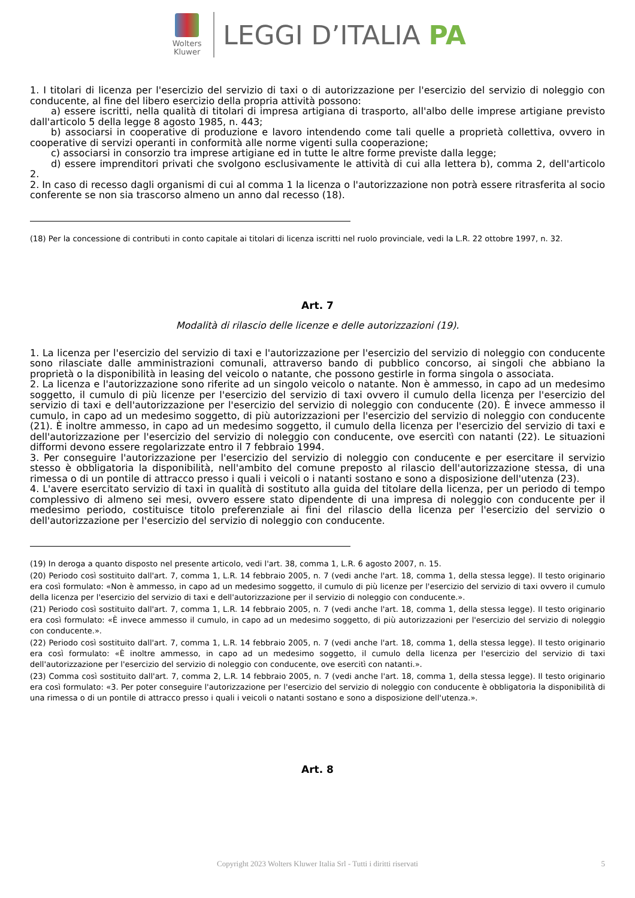Wolters Kluwer
LEGGI D’ITALIA PA
1. I titolari di licenza per l'esercizio del servizio di taxi o di autorizzazione per l'esercizio del servizio di noleggio con conducente, al fine del libero esercizio della propria attività possono:
a) essere iscritti, nella qualità di titolari di impresa artigiana di trasporto, all'albo delle imprese artigiane previsto dall'articolo 5 della legge 8 agosto 1985, n. 443;
b) associarsi in cooperative di produzione e lavoro intendendo come tali quelle a proprietà collettiva, ovvero in cooperative di servizi operanti in conformità alle norme vigenti sulla cooperazione;
c) associarsi in consorzio tra imprese artigiane ed in tutte le altre forme previste dalla legge;
d) essere imprenditori privati che svolgono esclusivamente le attività di cui alla lettera b), comma 2, dell'articolo 2.
2. In caso di recesso dagli organismi di cui al comma 1 la licenza o l'autorizzazione non potrà essere ritrasferita al socio conferente se non sia trascorso almeno un anno dal recesso (18).
(18) Per la concessione di contributi in conto capitale ai titolari di licenza iscritti nel ruolo provinciale, vedi la L.R. 22 ottobre 1997, n. 32.
Art. 7
Modalità di rilascio delle licenze e delle autorizzazioni (19).
1. La licenza per l'esercizio del servizio di taxi e l'autorizzazione per l'esercizio del servizio di noleggio con conducente sono rilasciate dalle amministrazioni comunali, attraverso bando di pubblico concorso, ai singoli che abbiano la proprietà o la disponibilità in leasing del veicolo o natante, che possono gestirle in forma singola o associata.
2. La licenza e l'autorizzazione sono riferite ad un singolo veicolo o natante. Non è ammesso, in capo ad un medesimo soggetto, il cumulo di più licenze per l'esercizio del servizio di taxi ovvero il cumulo della licenza per l'esercizio del servizio di taxi e dell'autorizzazione per l'esercizio del servizio di noleggio con conducente (20). È invece ammesso il cumulo, in capo ad un medesimo soggetto, di più autorizzazioni per l'esercizio del servizio di noleggio con conducente (21). È inoltre ammesso, in capo ad un medesimo soggetto, il cumulo della licenza per l'esercizio del servizio di taxi e dell'autorizzazione per l'esercizio del servizio di noleggio con conducente, ove esercitì con natanti (22). Le situazioni difformi devono essere regolarizzate entro il 7 febbraio 1994.
3. Per conseguire l'autorizzazione per l'esercizio del servizio di noleggio con conducente e per esercitare il servizio stesso è obbligatoria la disponibilità, nell'ambito del comune preposto al rilascio dell'autorizzazione stessa, di una rimessa o di un pontile di attracco presso i quali i veicoli o i natanti sostano e sono a disposizione dell'utenza (23).
4. L'avere esercitato servizio di taxi in qualità di sostituto alla guida del titolare della licenza, per un periodo di tempo complessivo di almeno sei mesi, ovvero essere stato dipendente di una impresa di noleggio con conducente per il medesimo periodo, costituisce titolo preferenziale ai fini del rilascio della licenza per l'esercizio del servizio o dell'autorizzazione per l'esercizio del servizio di noleggio con conducente.
(19) In deroga a quanto disposto nel presente articolo, vedi l'art. 38, comma 1, L.R. 6 agosto 2007, n. 15.
(20) Periodo così sostituito dall'art. 7, comma 1, L.R. 14 febbraio 2005, n. 7 (vedi anche l'art. 18, comma 1, della stessa legge). Il testo originario era così formulato: «Non è ammesso, in capo ad un medesimo soggetto, il cumulo di più licenze per l'esercizio del servizio di taxi ovvero il cumulo della licenza per l'esercizio del servizio di taxi e dell'autorizzazione per il servizio di noleggio con conducente.».
(21) Periodo così sostituito dall'art. 7, comma 1, L.R. 14 febbraio 2005, n. 7 (vedi anche l'art. 18, comma 1, della stessa legge). Il testo originario era così formulato: «È invece ammesso il cumulo, in capo ad un medesimo soggetto, di più autorizzazioni per l'esercizio del servizio di noleggio con conducente.».
(22) Periodo così sostituito dall'art. 7, comma 1, L.R. 14 febbraio 2005, n. 7 (vedi anche l'art. 18, comma 1, della stessa legge). Il testo originario era così formulato: «È inoltre ammesso, in capo ad un medesimo soggetto, il cumulo della licenza per l'esercizio del servizio di taxi dell'autorizzazione per l'esercizio del servizio di noleggio con conducente, ove esercitì con natanti.».
(23) Comma così sostituito dall'art. 7, comma 2, L.R. 14 febbraio 2005, n. 7 (vedi anche l'art. 18, comma 1, della stessa legge). Il testo originario era così formulato: «3. Per poter conseguire l'autorizzazione per l'esercizio del servizio di noleggio con conducente è obbligatoria la disponibilità di una rimessa o di un pontile di attracco presso i quali i veicoli o natanti sostano e sono a disposizione dell'utenza.».
Art. 8
Copyright 2023 Wolters Kluwer Italia Srl - Tutti i diritti riservati 5